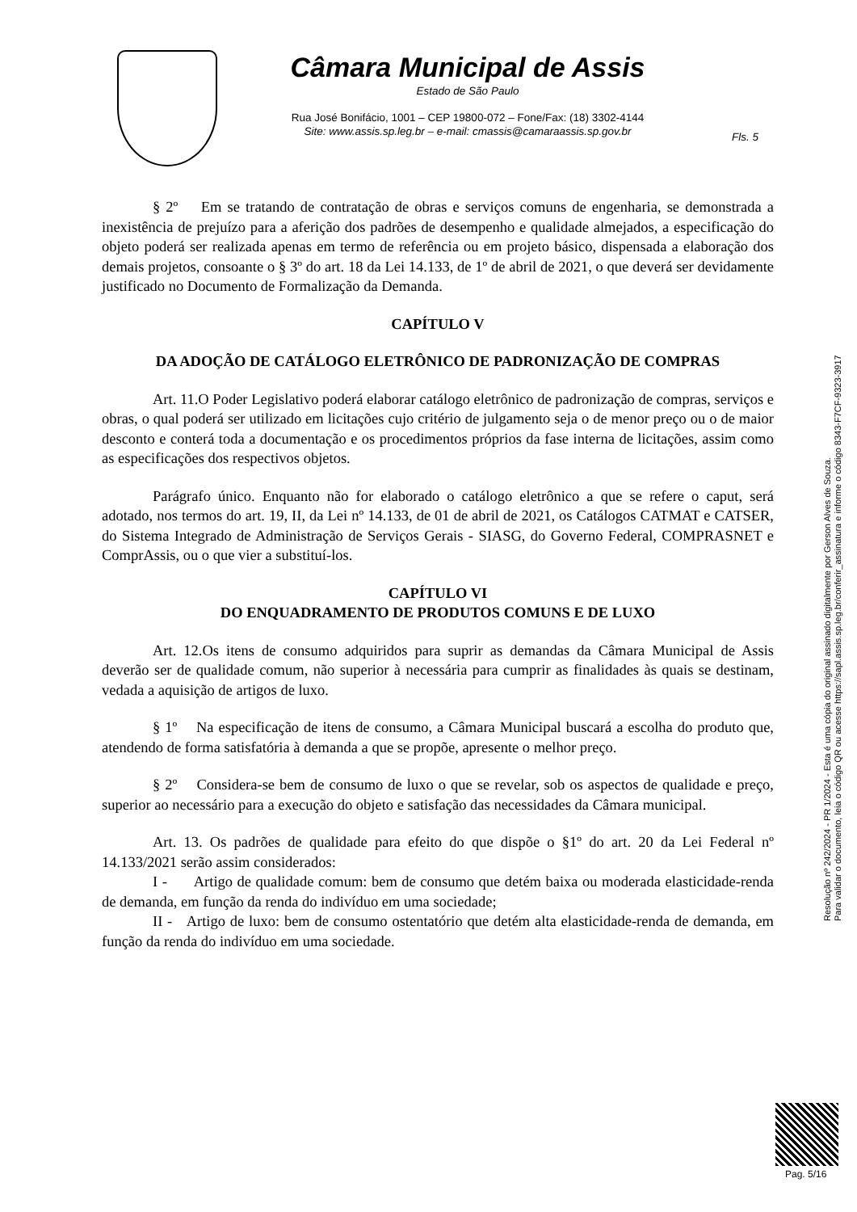Câmara Municipal de Assis
Estado de São Paulo
Rua José Bonifácio, 1001 – CEP 19800-072 – Fone/Fax: (18) 3302-4144
Site: www.assis.sp.leg.br – e-mail: cmassis@camaraassis.sp.gov.br
Fls. 5
§ 2º Em se tratando de contratação de obras e serviços comuns de engenharia, se demonstrada a inexistência de prejuízo para a aferição dos padrões de desempenho e qualidade almejados, a especificação do objeto poderá ser realizada apenas em termo de referência ou em projeto básico, dispensada a elaboração dos demais projetos, consoante o § 3º do art. 18 da Lei 14.133, de 1º de abril de 2021, o que deverá ser devidamente justificado no Documento de Formalização da Demanda.
CAPÍTULO V
DA ADOÇÃO DE CATÁLOGO ELETRÔNICO DE PADRONIZAÇÃO DE COMPRAS
Art. 11.O Poder Legislativo poderá elaborar catálogo eletrônico de padronização de compras, serviços e obras, o qual poderá ser utilizado em licitações cujo critério de julgamento seja o de menor preço ou o de maior desconto e conterá toda a documentação e os procedimentos próprios da fase interna de licitações, assim como as especificações dos respectivos objetos.
Parágrafo único. Enquanto não for elaborado o catálogo eletrônico a que se refere o caput, será adotado, nos termos do art. 19, II, da Lei nº 14.133, de 01 de abril de 2021, os Catálogos CATMAT e CATSER, do Sistema Integrado de Administração de Serviços Gerais - SIASG, do Governo Federal, COMPRASNET e ComprAssis, ou o que vier a substituí-los.
CAPÍTULO VI
DO ENQUADRAMENTO DE PRODUTOS COMUNS E DE LUXO
Art. 12.Os itens de consumo adquiridos para suprir as demandas da Câmara Municipal de Assis deverão ser de qualidade comum, não superior à necessária para cumprir as finalidades às quais se destinam, vedada a aquisição de artigos de luxo.
§ 1º Na especificação de itens de consumo, a Câmara Municipal buscará a escolha do produto que, atendendo de forma satisfatória à demanda a que se propõe, apresente o melhor preço.
§ 2º Considera-se bem de consumo de luxo o que se revelar, sob os aspectos de qualidade e preço, superior ao necessário para a execução do objeto e satisfação das necessidades da Câmara municipal.
Art. 13. Os padrões de qualidade para efeito do que dispõe o §1º do art. 20 da Lei Federal nº 14.133/2021 serão assim considerados:
I - Artigo de qualidade comum: bem de consumo que detém baixa ou moderada elasticidade-renda de demanda, em função da renda do indivíduo em uma sociedade;
II - Artigo de luxo: bem de consumo ostentatório que detém alta elasticidade-renda de demanda, em função da renda do indivíduo em uma sociedade.
Resolução nº 242/2024 - PR 1/2024 - Esta é uma cópia do original assinado digitalmente por Gerson Alves de Souza.
Para validar o documento, leia o código QR ou acesse https://sapl.assis.sp.leg.br/conferir_assinatura e informe o código 8343-F7CF-9323-3917
Pag. 5/16